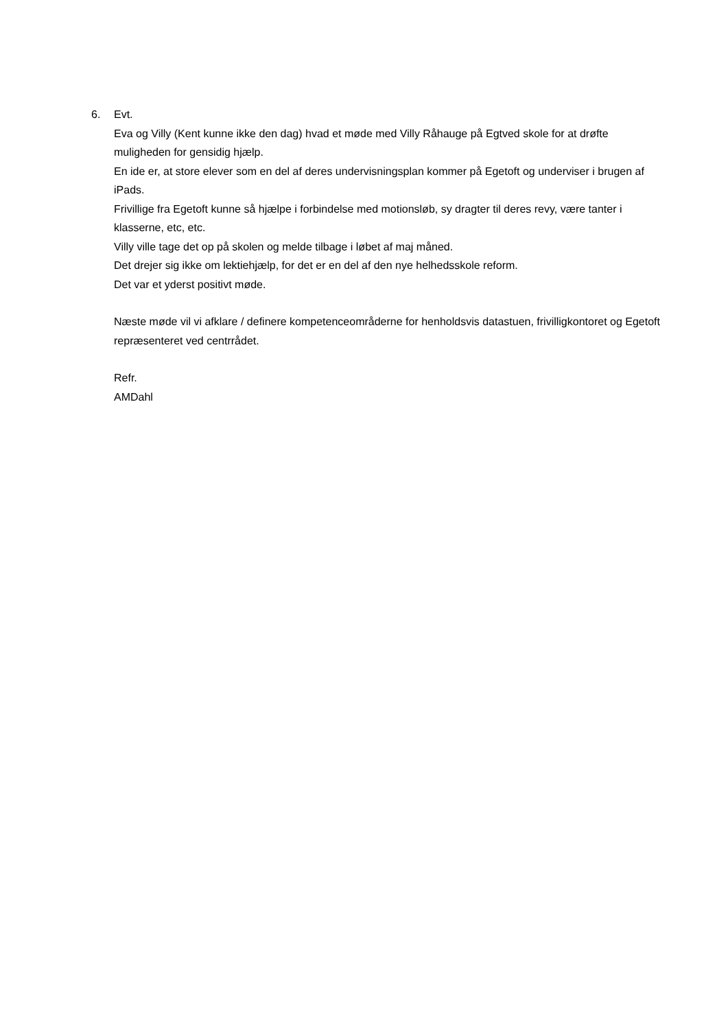6. Evt.
Eva og Villy (Kent kunne ikke den dag) hvad et møde med Villy Råhauge på Egtved skole for at drøfte muligheden for gensidig hjælp.
En ide er, at store elever som en del af deres undervisningsplan kommer på Egetoft og underviser i brugen af iPads.
Frivillige fra Egetoft kunne så hjælpe i forbindelse med motionsløb, sy dragter til deres revy, være tanter i klasserne, etc, etc.
Villy ville tage det op på skolen og melde tilbage i løbet af maj måned.
Det drejer sig ikke om lektiehjælp, for det er en del af den nye helhedsskole reform.
Det var et yderst positivt møde.
Næste møde vil vi afklare / definere kompetenceområderne for henholdsvis datastuen, frivilligkontoret og Egetoft repræsenteret ved centrrådet.
Refr.
AMDahl